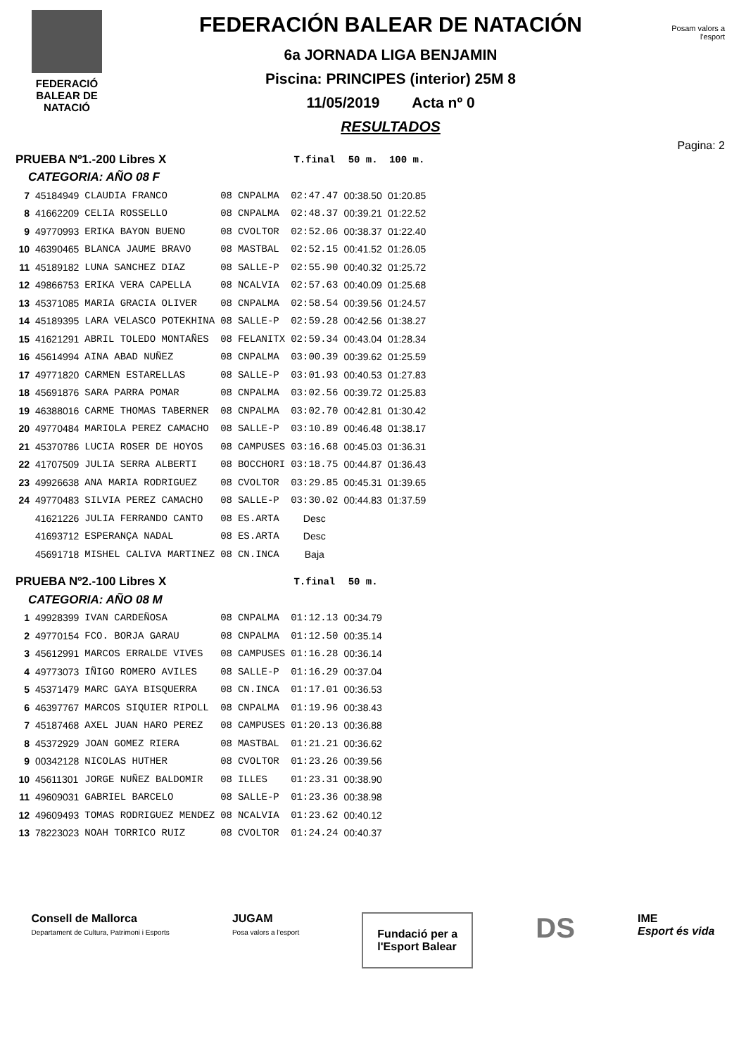FEDERACIÓ
BALEAR DE
NATACIÓ
FEDERACIÓN BALEAR DE NATACIÓN
6a JORNADA LIGA BENJAMIN
Piscina: PRINCIPES (interior) 25M 8
11/05/2019 Acta nº 0
RESULTADOS
Posam valors a l'esport
Pagina: 2
| PRUEBA Nº1.-200 Libres X | | | | | T.final | 50 m. | 100 m. |
| --- | --- | --- | --- | --- | --- | --- | --- |
| CATEGORIA: AÑO 08 F | | | | | | | |
| 7 | 45184949 | CLAUDIA FRANCO | 08 | CNPALMA | 02:47.47 | 00:38.50 | 01:20.85 |
| 8 | 41662209 | CELIA ROSSELLO | 08 | CNPALMA | 02:48.37 | 00:39.21 | 01:22.52 |
| 9 | 49770993 | ERIKA BAYON BUENO | 08 | CVOLTOR | 02:52.06 | 00:38.37 | 01:22.40 |
| 10 | 46390465 | BLANCA JAUME BRAVO | 08 | MASTBAL | 02:52.15 | 00:41.52 | 01:26.05 |
| 11 | 45189182 | LUNA SANCHEZ DIAZ | 08 | SALLE-P | 02:55.90 | 00:40.32 | 01:25.72 |
| 12 | 49866753 | ERIKA VERA CAPELLA | 08 | NCALVIA | 02:57.63 | 00:40.09 | 01:25.68 |
| 13 | 45371085 | MARIA GRACIA OLIVER | 08 | CNPALMA | 02:58.54 | 00:39.56 | 01:24.57 |
| 14 | 45189395 | LARA VELASCO POTEKHINA | 08 | SALLE-P | 02:59.28 | 00:42.56 | 01:38.27 |
| 15 | 41621291 | ABRIL TOLEDO MONTAÑES | 08 | FELANITX | 02:59.34 | 00:43.04 | 01:28.34 |
| 16 | 45614994 | AINA ABAD NUÑEZ | 08 | CNPALMA | 03:00.39 | 00:39.62 | 01:25.59 |
| 17 | 49771820 | CARMEN ESTARELLAS | 08 | SALLE-P | 03:01.93 | 00:40.53 | 01:27.83 |
| 18 | 45691876 | SARA PARRA POMAR | 08 | CNPALMA | 03:02.56 | 00:39.72 | 01:25.83 |
| 19 | 46388016 | CARME THOMAS TABERNER | 08 | CNPALMA | 03:02.70 | 00:42.81 | 01:30.42 |
| 20 | 49770484 | MARIOLA PEREZ CAMACHO | 08 | SALLE-P | 03:10.89 | 00:46.48 | 01:38.17 |
| 21 | 45370786 | LUCIA ROSER DE HOYOS | 08 | CAMPUSES | 03:16.68 | 00:45.03 | 01:36.31 |
| 22 | 41707509 | JULIA SERRA ALBERTI | 08 | BOCCHORI | 03:18.75 | 00:44.87 | 01:36.43 |
| 23 | 49926638 | ANA MARIA RODRIGUEZ | 08 | CVOLTOR | 03:29.85 | 00:45.31 | 01:39.65 |
| 24 | 49770483 | SILVIA PEREZ CAMACHO | 08 | SALLE-P | 03:30.02 | 00:44.83 | 01:37.59 |
| | 41621226 | JULIA FERRANDO CANTO | 08 | ES.ARTA | Desc | | |
| | 41693712 | ESPERANÇA NADAL | 08 | ES.ARTA | Desc | | |
| | 45691718 | MISHEL CALIVA MARTINEZ | 08 | CN.INCA | Baja | | |
| PRUEBA Nº2.-100 Libres X | | | | | T.final | 50 m. | |
| CATEGORIA: AÑO 08 M | | | | | | | |
| 1 | 49928399 | IVAN CARDEÑOSA | 08 | CNPALMA | 01:12.13 | 00:34.79 | |
| 2 | 49770154 | FCO. BORJA GARAU | 08 | CNPALMA | 01:12.50 | 00:35.14 | |
| 3 | 45612991 | MARCOS ERRALDE VIVES | 08 | CAMPUSES | 01:16.28 | 00:36.14 | |
| 4 | 49773073 | IÑIGO ROMERO AVILES | 08 | SALLE-P | 01:16.29 | 00:37.04 | |
| 5 | 45371479 | MARC GAYA BISQUERRA | 08 | CN.INCA | 01:17.01 | 00:36.53 | |
| 6 | 46397767 | MARCOS SIQUIER RIPOLL | 08 | CNPALMA | 01:19.96 | 00:38.43 | |
| 7 | 45187468 | AXEL JUAN HARO PEREZ | 08 | CAMPUSES | 01:20.13 | 00:36.88 | |
| 8 | 45372929 | JOAN GOMEZ RIERA | 08 | MASTBAL | 01:21.21 | 00:36.62 | |
| 9 | 00342128 | NICOLAS HUTHER | 08 | CVOLTOR | 01:23.26 | 00:39.56 | |
| 10 | 45611301 | JORGE NUÑEZ BALDOMIR | 08 | ILLES | 01:23.31 | 00:38.90 | |
| 11 | 49609031 | GABRIEL BARCELO | 08 | SALLE-P | 01:23.36 | 00:38.98 | |
| 12 | 49609493 | TOMAS RODRIGUEZ MENDEZ | 08 | NCALVIA | 01:23.62 | 00:40.12 | |
| 13 | 78223023 | NOAH TORRICO RUIZ | 08 | CVOLTOR | 01:24.24 | 00:40.37 | |
Consell de Mallorca
Departament de Cultura, Patrimoni i Esports
JUGAM
Posa valors a l'esport
Fundació per a
l'Esport Balear
DS
IME
Esport és vida